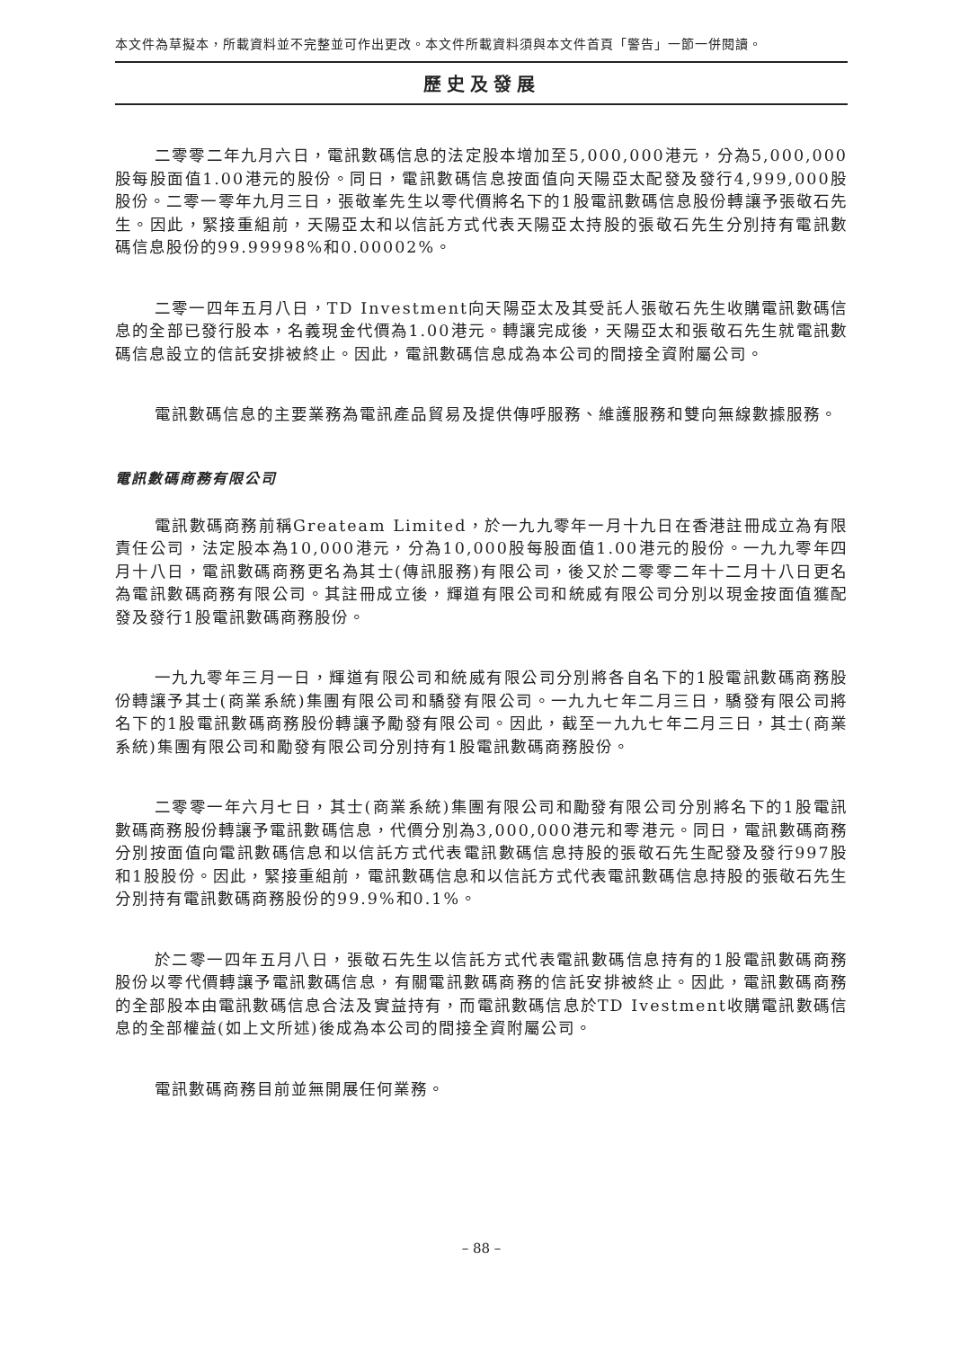本文件為草擬本，所載資料並不完整並可作出更改。本文件所載資料須與本文件首頁「警告」一節一併閱讀。
歷史及發展
二零零二年九月六日，電訊數碼信息的法定股本增加至5,000,000港元，分為5,000,000股每股面值1.00港元的股份。同日，電訊數碼信息按面值向天陽亞太配發及發行4,999,000股股份。二零一零年九月三日，張敬峯先生以零代價將名下的1股電訊數碼信息股份轉讓予張敬石先生。因此，緊接重組前，天陽亞太和以信託方式代表天陽亞太持股的張敬石先生分別持有電訊數碼信息股份的99.99998%和0.00002%。
二零一四年五月八日，TD Investment向天陽亞太及其受託人張敬石先生收購電訊數碼信息的全部已發行股本，名義現金代價為1.00港元。轉讓完成後，天陽亞太和張敬石先生就電訊數碼信息設立的信託安排被終止。因此，電訊數碼信息成為本公司的間接全資附屬公司。
電訊數碼信息的主要業務為電訊產品貿易及提供傳呼服務、維護服務和雙向無線數據服務。
電訊數碼商務有限公司
電訊數碼商務前稱Greateam Limited，於一九九零年一月十九日在香港註冊成立為有限責任公司，法定股本為10,000港元，分為10,000股每股面值1.00港元的股份。一九九零年四月十八日，電訊數碼商務更名為其士(傳訊服務)有限公司，後又於二零零二年十二月十八日更名為電訊數碼商務有限公司。其註冊成立後，輝道有限公司和統威有限公司分別以現金按面值獲配發及發行1股電訊數碼商務股份。
一九九零年三月一日，輝道有限公司和統威有限公司分別將各自名下的1股電訊數碼商務股份轉讓予其士(商業系統)集團有限公司和驕發有限公司。一九九七年二月三日，驕發有限公司將名下的1股電訊數碼商務股份轉讓予勵發有限公司。因此，截至一九九七年二月三日，其士(商業系統)集團有限公司和勵發有限公司分別持有1股電訊數碼商務股份。
二零零一年六月七日，其士(商業系統)集團有限公司和勵發有限公司分別將名下的1股電訊數碼商務股份轉讓予電訊數碼信息，代價分別為3,000,000港元和零港元。同日，電訊數碼商務分別按面值向電訊數碼信息和以信託方式代表電訊數碼信息持股的張敬石先生配發及發行997股和1股股份。因此，緊接重組前，電訊數碼信息和以信託方式代表電訊數碼信息持股的張敬石先生分別持有電訊數碼商務股份的99.9%和0.1%。
於二零一四年五月八日，張敬石先生以信託方式代表電訊數碼信息持有的1股電訊數碼商務股份以零代價轉讓予電訊數碼信息，有關電訊數碼商務的信託安排被終止。因此，電訊數碼商務的全部股本由電訊數碼信息合法及實益持有，而電訊數碼信息於TD Ivestment收購電訊數碼信息的全部權益(如上文所述)後成為本公司的間接全資附屬公司。
電訊數碼商務目前並無開展任何業務。
– 88 –